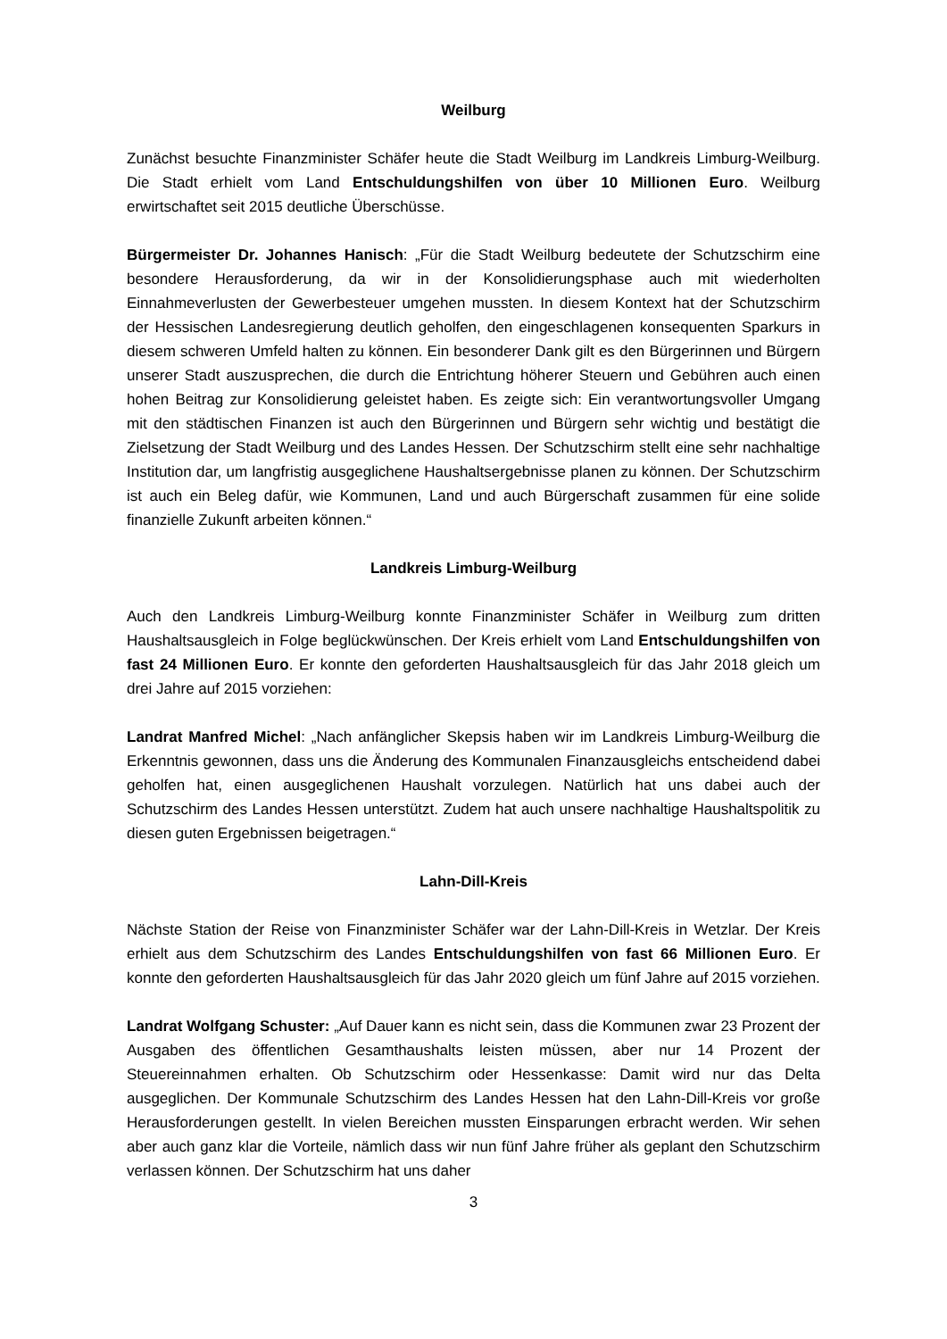Weilburg
Zunächst besuchte Finanzminister Schäfer heute die Stadt Weilburg im Landkreis Limburg-Weilburg. Die Stadt erhielt vom Land Entschuldungshilfen von über 10 Millionen Euro. Weilburg erwirtschaftet seit 2015 deutliche Überschüsse.
Bürgermeister Dr. Johannes Hanisch: „Für die Stadt Weilburg bedeutete der Schutzschirm eine besondere Herausforderung, da wir in der Konsolidierungsphase auch mit wiederholten Einnahmeverlusten der Gewerbesteuer umgehen mussten. In diesem Kontext hat der Schutzschirm der Hessischen Landesregierung deutlich geholfen, den eingeschlagenen konsequenten Sparkurs in diesem schweren Umfeld halten zu können. Ein besonderer Dank gilt es den Bürgerinnen und Bürgern unserer Stadt auszusprechen, die durch die Entrichtung höherer Steuern und Gebühren auch einen hohen Beitrag zur Konsolidierung geleistet haben. Es zeigte sich: Ein verantwortungsvoller Umgang mit den städtischen Finanzen ist auch den Bürgerinnen und Bürgern sehr wichtig und bestätigt die Zielsetzung der Stadt Weilburg und des Landes Hessen. Der Schutzschirm stellt eine sehr nachhaltige Institution dar, um langfristig ausgeglichene Haushaltsergebnisse planen zu können. Der Schutzschirm ist auch ein Beleg dafür, wie Kommunen, Land und auch Bürgerschaft zusammen für eine solide finanzielle Zukunft arbeiten können.“
Landkreis Limburg-Weilburg
Auch den Landkreis Limburg-Weilburg konnte Finanzminister Schäfer in Weilburg zum dritten Haushaltsausgleich in Folge beglückwünschen. Der Kreis erhielt vom Land Entschuldungshilfen von fast 24 Millionen Euro. Er konnte den geforderten Haushaltsausgleich für das Jahr 2018 gleich um drei Jahre auf 2015 vorziehen:
Landrat Manfred Michel: „Nach anfänglicher Skepsis haben wir im Landkreis Limburg-Weilburg die Erkenntnis gewonnen, dass uns die Änderung des Kommunalen Finanzausgleichs entscheidend dabei geholfen hat, einen ausgeglichenen Haushalt vorzulegen. Natürlich hat uns dabei auch der Schutzschirm des Landes Hessen unterstützt. Zudem hat auch unsere nachhaltige Haushaltspolitik zu diesen guten Ergebnissen beigetragen.“
Lahn-Dill-Kreis
Nächste Station der Reise von Finanzminister Schäfer war der Lahn-Dill-Kreis in Wetzlar. Der Kreis erhielt aus dem Schutzschirm des Landes Entschuldungshilfen von fast 66 Millionen Euro. Er konnte den geforderten Haushaltsausgleich für das Jahr 2020 gleich um fünf Jahre auf 2015 vorziehen.
Landrat Wolfgang Schuster: „Auf Dauer kann es nicht sein, dass die Kommunen zwar 23 Prozent der Ausgaben des öffentlichen Gesamthaushalts leisten müssen, aber nur 14 Prozent der Steuereinnahmen erhalten. Ob Schutzschirm oder Hessenkasse: Damit wird nur das Delta ausgeglichen. Der Kommunale Schutzschirm des Landes Hessen hat den Lahn-Dill-Kreis vor große Herausforderungen gestellt. In vielen Bereichen mussten Einsparungen erbracht werden. Wir sehen aber auch ganz klar die Vorteile, nämlich dass wir nun fünf Jahre früher als geplant den Schutzschirm verlassen können. Der Schutzschirm hat uns daher
3